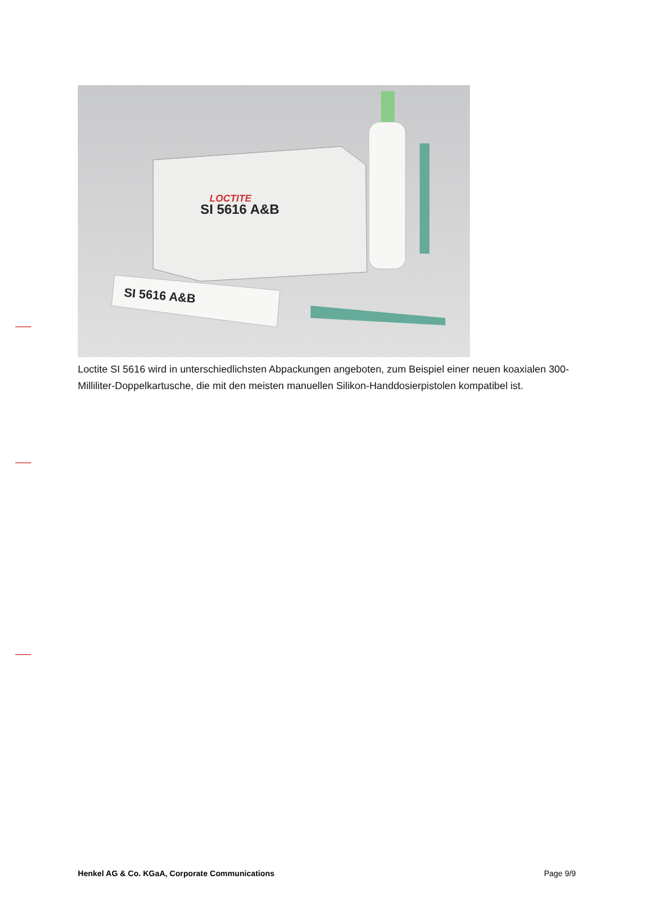SI 5616 A&B
LOCTITE
SI 5616 A&B
Loctite SI 5616 wird in unterschiedlichsten Abpackungen angeboten, zum Beispiel einer neuen koaxialen 300-Milliliter-Doppelkartusche, die mit den meisten manuellen Silikon-Handdosierpistolen kompatibel ist.
Henkel AG & Co. KGaA, Corporate Communications Page 9/9